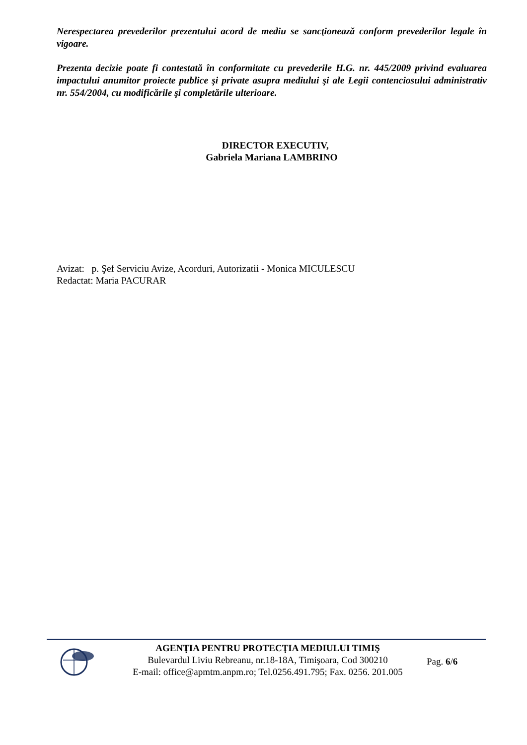Nerespectarea prevederilor prezentului acord de mediu se sancţionează conform prevederilor legale în vigoare.
Prezenta decizie poate fi contestată în conformitate cu prevederile H.G. nr. 445/2009 privind evaluarea impactului anumitor proiecte publice şi private asupra mediului şi ale Legii contenciosului administrativ nr. 554/2004, cu modificările şi completările ulterioare.
DIRECTOR EXECUTIV,
Gabriela Mariana LAMBRINO
Avizat: p. Şef Serviciu Avize, Acorduri, Autorizatii - Monica MICULESCU
Redactat: Maria PACURAR
AGENŢIA PENTRU PROTECŢIA MEDIULUI TIMIŞ
Bulevardul Liviu Rebreanu, nr.18-18A, Timişoara, Cod 300210
E-mail: office@apmtm.anpm.ro; Tel.0256.491.795; Fax. 0256. 201.005
Pag. 6/6